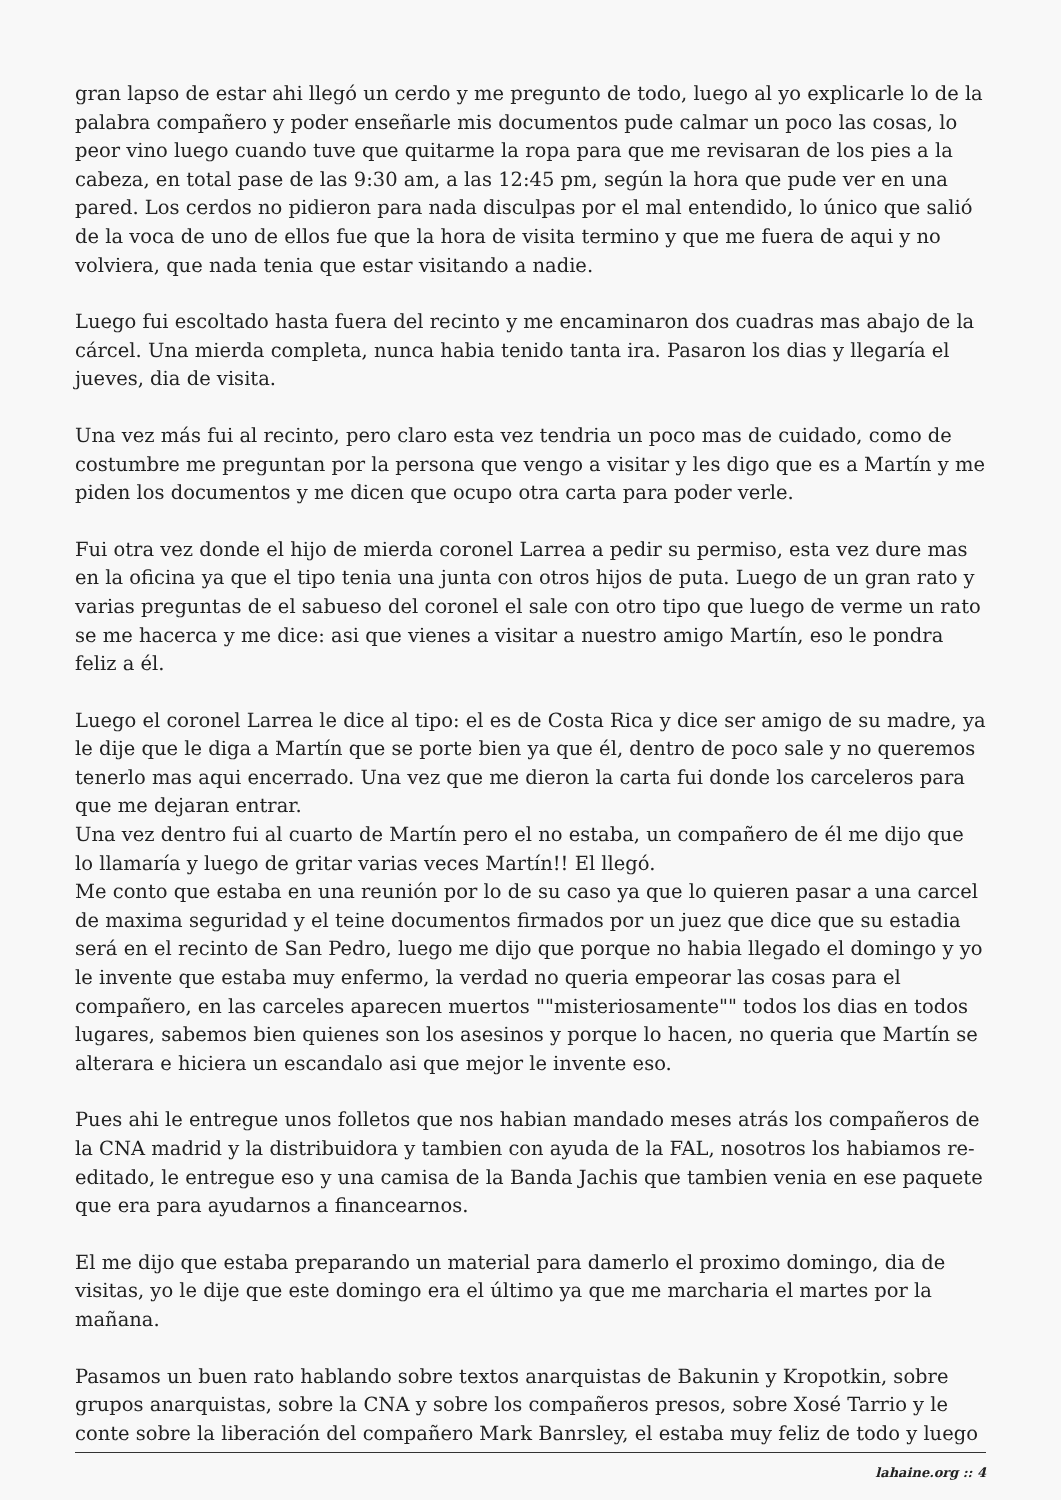gran lapso de estar ahi llegó un cerdo y me pregunto de todo, luego al yo explicarle lo de la palabra compañero y poder enseñarle mis documentos pude calmar un poco las cosas, lo peor vino luego cuando tuve que quitarme la ropa para que me revisaran de los pies a la cabeza, en total pase de las 9:30 am, a las 12:45 pm, según la hora que pude ver en una pared. Los cerdos no pidieron para nada disculpas por el mal entendido, lo único que salió de la voca de uno de ellos fue que la hora de visita termino y que me fuera de aqui y no volviera, que nada tenia que estar visitando a nadie.
Luego fui escoltado hasta fuera del recinto y me encaminaron dos cuadras mas abajo de la cárcel. Una mierda completa, nunca habia tenido tanta ira. Pasaron los dias y llegaría el jueves, dia de visita.
Una vez más fui al recinto, pero claro esta vez tendria un poco mas de cuidado, como de costumbre me preguntan por la persona que vengo a visitar y les digo que es a Martín y me piden los documentos y me dicen que ocupo otra carta para poder verle.
Fui otra vez donde el hijo de mierda coronel Larrea a pedir su permiso, esta vez dure mas en la oficina ya que el tipo tenia una junta con otros hijos de puta. Luego de un gran rato y varias preguntas de el sabueso del coronel el sale con otro tipo que luego de verme un rato se me hacerca y me dice: asi que vienes a visitar a nuestro amigo Martín, eso le pondra feliz a él.
Luego el coronel Larrea le dice al tipo: el es de Costa Rica y dice ser amigo de su madre, ya le dije que le diga a Martín que se porte bien ya que él, dentro de poco sale y no queremos tenerlo mas aqui encerrado. Una vez que me dieron la carta fui donde los carceleros para que me dejaran entrar.
Una vez dentro fui al cuarto de Martín pero el no estaba, un compañero de él me dijo que lo llamaría y luego de gritar varias veces Martín!! El llegó.
Me conto que estaba en una reunión por lo de su caso ya que lo quieren pasar a una carcel de maxima seguridad y el teine documentos firmados por un juez que dice que su estadia será en el recinto de San Pedro, luego me dijo que porque no habia llegado el domingo y yo le invente que estaba muy enfermo, la verdad no queria empeorar las cosas para el compañero, en las carceles aparecen muertos ""misteriosamente"" todos los dias en todos lugares, sabemos bien quienes son los asesinos y porque lo hacen, no queria que Martín se alterara e hiciera un escandalo asi que mejor le invente eso.
Pues ahi le entregue unos folletos que nos habian mandado meses atrás los compañeros de la CNA madrid y la distribuidora y tambien con ayuda de la FAL, nosotros los habiamos re-editado, le entregue eso y una camisa de la Banda Jachis que tambien venia en ese paquete que era para ayudarnos a financearnos.
El me dijo que estaba preparando un material para damerlo el proximo domingo, dia de visitas, yo le dije que este domingo era el último ya que me marcharia el martes por la mañana.
Pasamos un buen rato hablando sobre textos anarquistas de Bakunin y Kropotkin, sobre grupos anarquistas, sobre la CNA y sobre los compañeros presos, sobre Xosé Tarrio y le conte sobre la liberación del compañero Mark Banrsley, el estaba muy feliz de todo y luego
lahaine.org :: 4